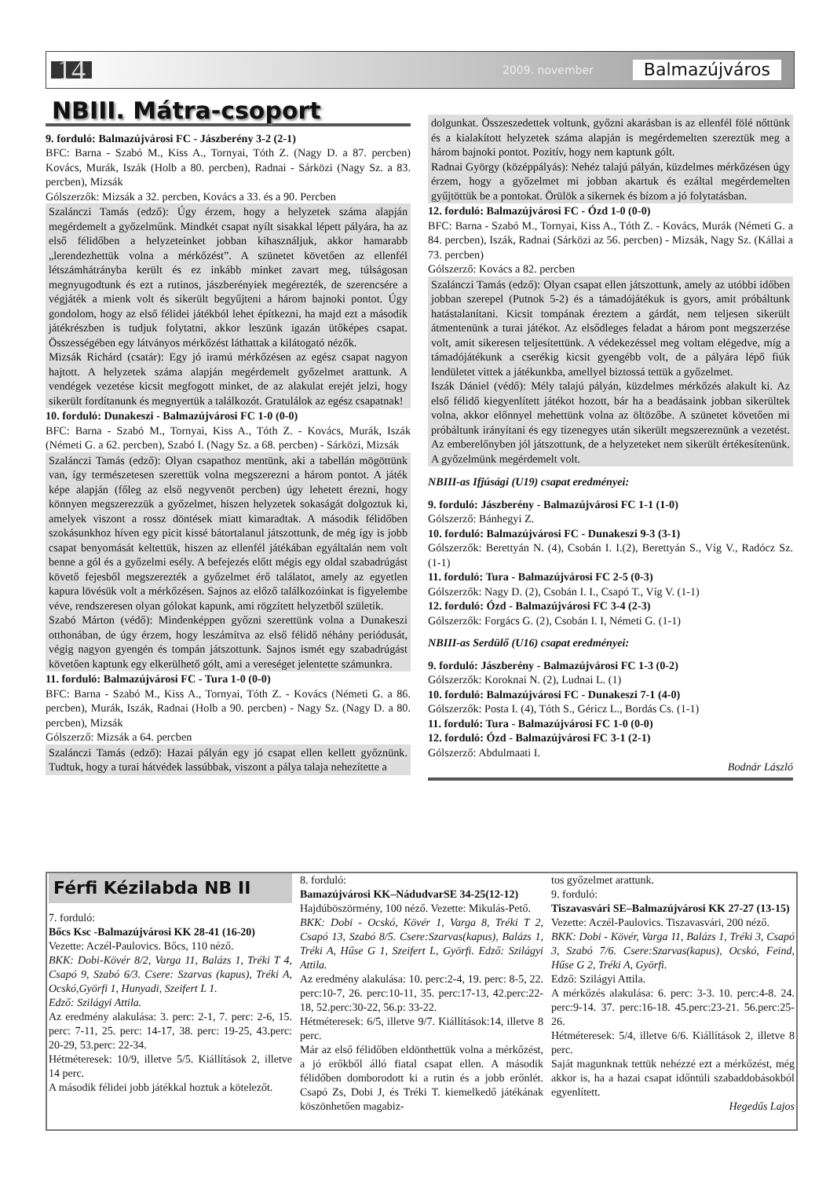14 2009. november Balmazújváros
NBIII. Mátra-csoport
9. forduló: Balmazújvárosi FC - Jászberény 3-2 (2-1)
BFC: Barna - Szabó M., Kiss A., Tornyai, Tóth Z. (Nagy D. a 87. percben) Kovács, Murák, Iszák (Holb a 80. percben), Radnai - Sárközi (Nagy Sz. a 83. percben), Mizsák
Gólszerzők: Mizsák a 32. percben, Kovács a 33. és a 90. Percben
Szalánczi Tamás (edző): Úgy érzem, hogy a helyzetek száma alapján megérdemelt a győzelműnk. Mindkét csapat nyílt sisakkal lépett pályára, ha az első félidőben a helyzeteinket jobban kihasználjuk, akkor hamarabb „lerendezhettük volna a mérkőzést”. A szünetet követően az ellenfél létszámhátrányba került és ez inkább minket zavart meg, túlságosan megnyugodtunk és ezt a rutinos, jászberényiek megérezték, de szerencsére a végjáték a mienk volt és sikerült begyűjteni a három bajnoki pontot. Úgy gondolom, hogy az első félidei játékból lehet építkezni, ha majd ezt a második játékrészben is tudjuk folytatni, akkor leszünk igazán ütőképes csapat. Összességében egy látványos mérkőzést láthattak a kilátogató nézők.
Mizsák Richárd (csatár): Egy jó iramú mérkőzésen az egész csapat nagyon hajtott. A helyzetek száma alapján megérdemelt győzelmet arattunk. A vendégek vezetése kicsit megfogott minket, de az alakulat erejét jelzi, hogy sikerült fordítanunk és megnyertük a találkozót. Gratulálok az egész csapatnak!
10. forduló: Dunakeszi - Balmazújvárosi FC 1-0 (0-0)
BFC: Barna - Szabó M., Tornyai, Kiss A., Tóth Z. - Kovács, Murák, Iszák (Németi G. a 62. percben), Szabó I. (Nagy Sz. a 68. percben) - Sárközi, Mizsák
Szalánczi Tamás (edző): Olyan csapathoz mentünk, aki a tabellán mögöttünk van, így természetesen szerettük volna megszerezni a három pontot. A játék képe alapján (főleg az első negyvenöt percben) úgy lehetett érezni, hogy könnyen megszerezzük a győzelmet, hiszen helyzetek sokaságát dolgoztuk ki, amelyek viszont a rossz döntések miatt kimaradtak. A második félidőben szokásunkhoz híven egy picit kissé bátortalanul játszottunk, de még így is jobb csapat benyomását keltettük, hiszen az ellenfél játékában egyáltalán nem volt benne a gól és a győzelmi esély. A befejezés előtt mégis egy oldal szabadrúgást követő fejesből megszerezték a győzelmet érő találatot, amely az egyetlen kapura lövésük volt a mérkőzésen. Sajnos az előző találkozóinkat is figyelembe véve, rendszeresen olyan gólokat kapunk, ami rögzített helyzetből születik.
Szabó Márton (védő): Mindenképpen győzni szerettünk volna a Dunakeszi otthonában, de úgy érzem, hogy leszámítva az első félidő néhány periódusát, végig nagyon gyengén és tompán játszottunk. Sajnos ismét egy szabadrúgást követően kaptunk egy elkerülhető gólt, ami a vereséget jelentette számunkra.
11. forduló: Balmazújvárosi FC - Tura 1-0 (0-0)
BFC: Barna - Szabó M., Kiss A., Tornyai, Tóth Z. - Kovács (Németi G. a 86. percben), Murák, Iszák, Radnai (Holb a 90. percben) - Nagy Sz. (Nagy D. a 80. percben), Mizsák
Gólszerző: Mizsák a 64. percben
Szalánczi Tamás (edző): Hazai pályán egy jó csapat ellen kellett győznünk. Tudtuk, hogy a turai hátvédek lassúbbak, viszont a pálya talaja nehezítette a
dolgunkat. Összeszedettek voltunk, győzni akarásban is az ellenfél fölé nőttünk és a kialakított helyzetek száma alapján is megérdemelten szereztük meg a három bajnoki pontot. Pozitív, hogy nem kaptunk gólt.
Radnai György (középpályás): Nehéz talajú pályán, küzdelmes mérkőzésen úgy érzem, hogy a győzelmet mi jobban akartuk és ezáltal megérdemelten gyűjtöttük be a pontokat. Örülök a sikernek és bízom a jó folytatásban.
12. forduló: Balmazújvárosi FC - Ózd 1-0 (0-0)
BFC: Barna - Szabó M., Tornyai, Kiss A., Tóth Z. - Kovács, Murák (Németi G. a 84. percben), Iszák, Radnai (Sárközi az 56. percben) - Mizsák, Nagy Sz. (Kállai a 73. percben)
Gólszerző: Kovács a 82. percben
Szalánczi Tamás (edző): Olyan csapat ellen játszottunk, amely az utóbbi időben jobban szerepel (Putnok 5-2) és a támadójátékuk is gyors, amit próbáltunk hatástalanítani. Kicsit tompának éreztem a gárdát, nem teljesen sikerült átmentenünk a turai játékot. Az elsődleges feladat a három pont megszerzése volt, amit sikeresen teljesítettünk. A védekezéssel meg voltam elégedve, míg a támadójátékunk a cserékig kicsit gyengébb volt, de a pályára lépő fiúk lendületet vittek a játékunkba, amellyel biztossá tettük a győzelmet.
Iszák Dániel (védő): Mély talajú pályán, küzdelmes mérkőzés alakult ki. Az első félidő kiegyenlített játékot hozott, bár ha a beadásaink jobban sikerültek volna, akkor előnnyel mehettünk volna az öltözőbe. A szünetet követően mi próbáltunk irányítani és egy tizenegyes után sikerült megszereznünk a vezetést. Az emberelőnyben jól játszottunk, de a helyzeteket nem sikerült értékesítenünk. A győzelmünk megérdemelt volt.
NBIII-as Ifjúsági (U19) csapat eredményei:
9. forduló: Jászberény - Balmazújvárosi FC 1-1 (1-0)
Gólszerző: Bánhegyi Z.
10. forduló: Balmazújvárosi FC - Dunakeszi 9-3 (3-1)
Gólszerzők: Berettyán N. (4), Csobán I. I.(2), Berettyán S., Víg V., Radócz Sz. (1-1)
11. forduló: Tura - Balmazújvárosi FC 2-5 (0-3)
Gólszerzők: Nagy D. (2), Csobán I. I., Csapó T., Víg V. (1-1)
12. forduló: Ózd - Balmazújvárosi FC 3-4 (2-3)
Gólszerzők: Forgács G. (2), Csobán I. I, Németi G. (1-1)
NBIII-as Serdülő (U16) csapat eredményei:
9. forduló: Jászberény - Balmazújvárosi FC 1-3 (0-2)
Gólszerzők: Koroknai N. (2), Ludnai L. (1)
10. forduló: Balmazújvárosi FC - Dunakeszi 7-1 (4-0)
Gólszerzők: Posta I. (4), Tóth S., Géricz L., Bordás Cs. (1-1)
11. forduló: Tura - Balmazújvárosi FC 1-0 (0-0)
12. forduló: Ózd - Balmazújvárosi FC 3-1 (2-1)
Gólszerző: Abdulmaati I.
Bodnár László
Férfi Kézilabda NB II
7. forduló:
Bőcs Ksc -Balmazújvárosi KK 28-41 (16-20)
Vezette: Aczél-Paulovics. Bőcs, 110 néző.
BKK: Dobi-Kövér 8/2, Varga 11, Balázs 1, Tréki T 4, Csapó 9, Szabó 6/3. Csere: Szarvas (kapus), Tréki A, Ocskó,Györfi 1, Hunyadi, Szeifert L 1.
Edző: Szilágyi Attila.
Az eredmény alakulása: 3. perc: 2-1, 7. perc: 2-6, 15. perc: 7-11, 25. perc: 14-17, 38. perc: 19-25, 43.perc: 20-29, 53.perc: 22-34.
Hétméteresek: 10/9, illetve 5/5. Kiállítások 2, illetve 14 perc.
A második félidei jobb játékkal hoztuk a kötelezőt.
8. forduló:
Bamazújvárosi KK–NádudvarSE 34-25(12-12)
Hajdúböszörmény, 100 néző. Vezette: Mikulás-Pető.
BKK: Dobi - Ocskó, Kövér 1, Varga 8, Tréki T 2, Csapó 13, Szabó 8/5. Csere:Szarvas(kapus), Balázs 1, Tréki A, Hűse G 1, Szeifert L, Györfi. Edző: Szilágyi Attila.
Az eredmény alakulása: 10. perc:2-4, 19. perc: 8-5, 22. perc:10-7, 26. perc:10-11, 35. perc:17-13, 42.perc:22-18, 52.perc:30-22, 56.p: 33-22.
Hétméteresek: 6/5, illetve 9/7. Kiállítások:14, illetve 8 perc.
Már az első félidőben eldönthettük volna a mérkőzést, a jó erőkből álló fiatal csapat ellen. A második félidőben domborodott ki a rutin és a jobb erőnlét. Csapó Zs, Dobi J, és Tréki T. kiemelkedő játékának köszönhetően magabiz-
tos győzelmet arattunk.
9. forduló:
Tiszavasvári SE–Balmazújvárosi KK 27-27 (13-15)
Vezette: Aczél-Paulovics. Tiszavasvári, 200 néző.
BKK: Dobi - Kövér, Varga 11, Balázs 1, Tréki 3, Csapó 3, Szabó 7/6. Csere:Szarvas(kapus), Ocskó, Feind, Hűse G 2, Tréki A, Györfi.
Edző: Szilágyi Attila.
A mérkőzés alakulása: 6. perc: 3-3. 10. perc:4-8. 24. perc:9-14. 37. perc:16-18. 45.perc:23-21. 56.perc:25-26.
Hétméteresek: 5/4, illetve 6/6. Kiállítások 2, illetve 8 perc.
Saját magunknak tettük nehézzé ezt a mérkőzést, még akkor is, ha a hazai csapat időntúli szabaddobásokból egyenlített.
Hegedűs Lajos